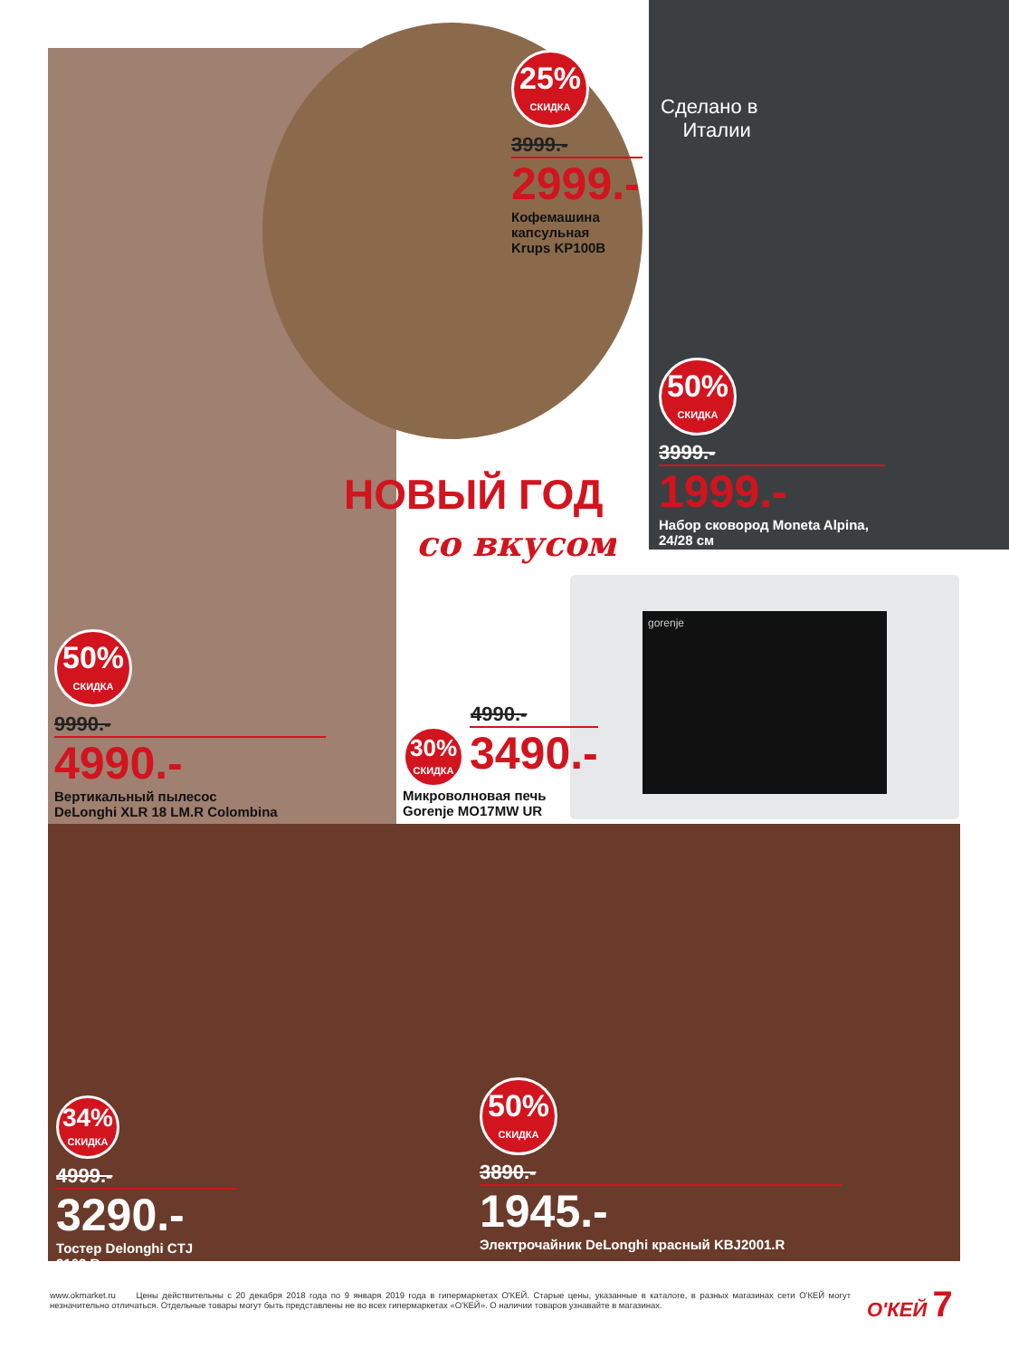25%
СКИДКА
3999.-
2999.-
Кофемашина
капсульная
Krups KP100B
Сделано в
Италии
50%
СКИДКА
3999.-
1999.-
Набор сковород Moneta Alpina,
24/28 см
НОВЫЙ ГОД
со вкусом
50%
СКИДКА
9990.-
4990.-
Вертикальный пылесос
DeLonghi XLR 18 LM.R Colombina
gorenje
4990.-
30%
СКИДКА
3490.-
Микроволновая печь
Gorenje MO17MW UR
34%
СКИДКА
4999.-
3290.-
Тостер Delonghi CTJ 2103.R
50%
СКИДКА
3890.-
1945.-
Электрочайник DeLonghi красный KBJ2001.R
www.okmarket.ru Цены действительны с 20 декабря 2018 года по 9 января 2019 года в гипермаркетах О'КЕЙ. Старые цены, указанные в каталоге, в разных магазинах сети О'КЕЙ могут незначительно отличаться. Отдельные товары могут быть представлены не во всех гипермаркетах «О'КЕЙ». О наличии товаров узнавайте в магазинах.
О'КЕЙ 7